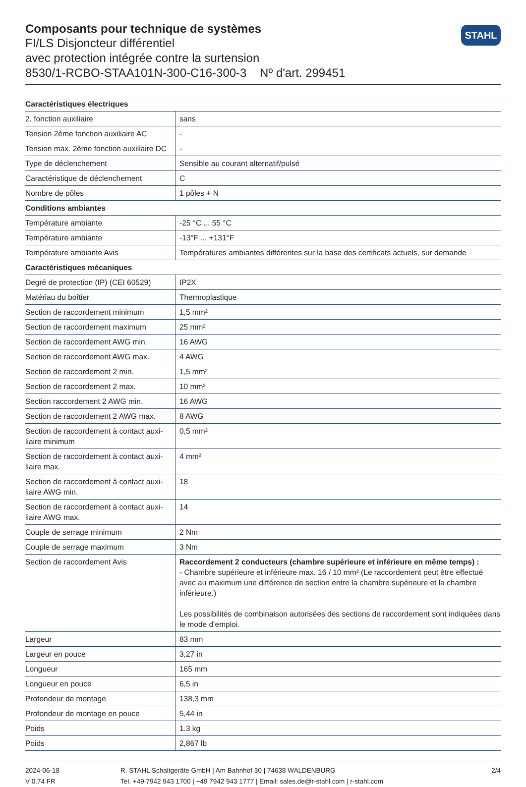Composants pour technique de systèmes
FI/LS Disjoncteur différentiel
avec protection intégrée contre la surtension
8530/1-RCBO-STAA101N-300-C16-300-3 Nº d'art. 299451
STAHL
| Caractéristiques électriques | |
| --- | --- |
| 2. fonction auxiliaire | sans |
| Tension 2ème fonction auxiliaire AC | - |
| Tension max. 2ème fonction auxiliaire DC | - |
| Type de déclenchement | Sensible au courant alternatif/pulsé |
| Caractéristique de déclenchement | C |
| Nombre de pôles | 1 pôles + N |
| Conditions ambiantes | |
| Température ambiante | -25 °C ... 55 °C |
| Température ambiante | -13°F ... +131°F |
| Température ambiante Avis | Températures ambiantes différentes sur la base des certificats actuels, sur demande |
| Caractéristiques mécaniques | |
| Degré de protection (IP) (CEI 60529) | IP2X |
| Matériau du boîtier | Thermoplastique |
| Section de raccordement minimum | 1,5 mm² |
| Section de raccordement maximum | 25 mm² |
| Section de raccordement AWG min. | 16 AWG |
| Section de raccordement AWG max. | 4 AWG |
| Section de raccordement 2 min. | 1,5 mm² |
| Section de raccordement 2 max. | 10 mm² |
| Section raccordement 2 AWG min. | 16 AWG |
| Section de raccordement 2 AWG max. | 8 AWG |
| Section de raccordement à contact auxi-liaire minimum | 0,5 mm² |
| Section de raccordement à contact auxi-liaire max. | 4 mm² |
| Section de raccordement à contact auxi-liaire AWG min. | 18 |
| Section de raccordement à contact auxi-liaire AWG max. | 14 |
| Couple de serrage minimum | 2 Nm |
| Couple de serrage maximum | 3 Nm |
| Section de raccordement Avis | Raccordement 2 conducteurs (chambre supérieure et inférieure en même temps) : - Chambre supérieure et inférieure max. 16 / 10 mm² (Le raccordement peut être effectué avec au maximum une différence de section entre la chambre supérieure et la chambre inférieure.) Les possibilités de combinaison autorisées des sections de raccordement sont indiquées dans le mode d’emploi. |
| Largeur | 83 mm |
| Largeur en pouce | 3,27 in |
| Longueur | 165 mm |
| Longueur en pouce | 6,5 in |
| Profondeur de montage | 138,3 mm |
| Profondeur de montage en pouce | 5,44 in |
| Poids | 1.3 kg |
| Poids | 2,867 lb |
2024-06-18
V 0.74 FR
R. STAHL Schaltgeräte GmbH | Am Bahnhof 30 | 74638 WALDENBURG
Tel. +49 7942 943 1700 | +49 7942 943 1777 | Email: sales.de@r-stahl.com | r-stahl.com
2/4